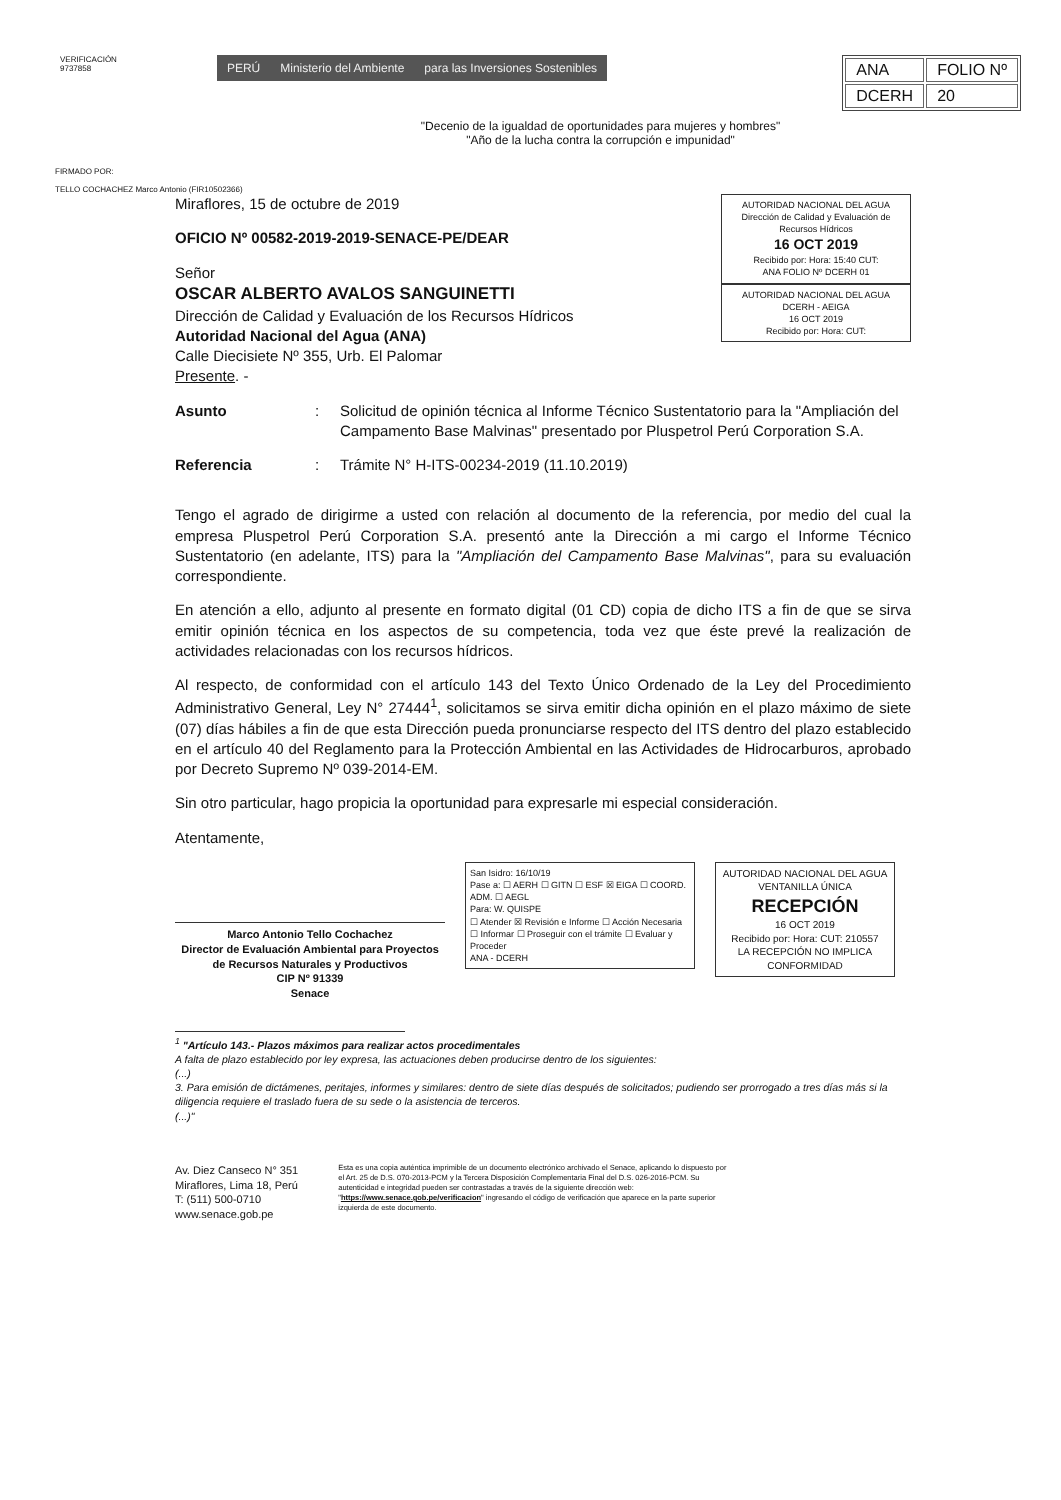VERIFICACIÓN
9737858
PERÚ Ministerio del Ambiente para las Inversiones Sostenibles
| ANA | FOLIO Nº |
| DCERH | 20 |
"Decenio de la igualdad de oportunidades para mujeres y hombres"
"Año de la lucha contra la corrupción e impunidad"
FIRMADO POR:
TELLO COCHACHEZ Marco Antonio (FIR10502366)
AUTORIDAD NACIONAL DEL AGUA
Dirección de Calidad y Evaluación de Recursos Hídricos
16 OCT 2019
Recibido por: Hora: 15:40 CUT:
ANA FOLIO Nº DCERH 01
Miraflores, 15 de octubre de 2019
OFICIO Nº 00582-2019-2019-SENACE-PE/DEAR
AUTORIDAD NACIONAL DEL AGUA
DCERH - AEIGA
16 OCT 2019
Recibido por: Hora: CUT:
Señor
OSCAR ALBERTO AVALOS SANGUINETTI
Dirección de Calidad y Evaluación de los Recursos Hídricos
Autoridad Nacional del Agua (ANA)
Calle Diecisiete Nº 355, Urb. El Palomar
Presente. -
Asunto: Solicitud de opinión técnica al Informe Técnico Sustentatorio para la "Ampliación del Campamento Base Malvinas" presentado por Pluspetrol Perú Corporation S.A.
Referencia: Trámite N° H-ITS-00234-2019 (11.10.2019)
Tengo el agrado de dirigirme a usted con relación al documento de la referencia, por medio del cual la empresa Pluspetrol Perú Corporation S.A. presentó ante la Dirección a mi cargo el Informe Técnico Sustentatorio (en adelante, ITS) para la "Ampliación del Campamento Base Malvinas", para su evaluación correspondiente.
En atención a ello, adjunto al presente en formato digital (01 CD) copia de dicho ITS a fin de que se sirva emitir opinión técnica en los aspectos de su competencia, toda vez que éste prevé la realización de actividades relacionadas con los recursos hídricos.
Al respecto, de conformidad con el artículo 143 del Texto Único Ordenado de la Ley del Procedimiento Administrativo General, Ley N° 27444<sup>1</sup>, solicitamos se sirva emitir dicha opinión en el plazo máximo de siete (07) días hábiles a fin de que esta Dirección pueda pronunciarse respecto del ITS dentro del plazo establecido en el artículo 40 del Reglamento para la Protección Ambiental en las Actividades de Hidrocarburos, aprobado por Decreto Supremo Nº 039-2014-EM.
Sin otro particular, hago propicia la oportunidad para expresarle mi especial consideración.
Atentamente,
Marco Antonio Tello Cochachez
Director de Evaluación Ambiental para Proyectos de Recursos Naturales y Productivos
CIP Nº 91339
Senace
San Isidro: 16/10/19
Pase a: ☐ AERH ☐ GITN ☐ ESF ☒ EIGA ☐ COORD. ADM. ☐ AEGL
Para: W. QUISPE
☐ Atender ☒ Revisión e Informe ☐ Acción Necesaria ☐ Informar ☐ Proseguir con el trámite ☐ Evaluar y Proceder
ANA - DCERH
AUTORIDAD NACIONAL DEL AGUA
VENTANILLA ÚNICA
RECEPCIÓN
16 OCT 2019
Recibido por: Hora: CUT: 210557
LA RECEPCIÓN NO IMPLICA CONFORMIDAD
<sup>1</sup> "Artículo 143.- Plazos máximos para realizar actos procedimentales
A falta de plazo establecido por ley expresa, las actuaciones deben producirse dentro de los siguientes:
(...)
3. Para emisión de dictámenes, peritajes, informes y similares: dentro de siete días después de solicitados; pudiendo ser prorrogado a tres días más si la diligencia requiere el traslado fuera de su sede o la asistencia de terceros.
(...)"
Av. Diez Canseco N° 351
Miraflores, Lima 18, Perú
T: (511) 500-0710
www.senace.gob.pe
Esta es una copia auténtica imprimible de un documento electrónico archivado el Senace, aplicando lo dispuesto por el Art. 25 de D.S. 070-2013-PCM y la Tercera Disposición Complementaria Final del D.S. 026-2016-PCM. Su autenticidad e integridad pueden ser contrastadas a través de la siguiente dirección web: "https://www.senace.gob.pe/verificacion" ingresando el código de verificación que aparece en la parte superior izquierda de este documento.